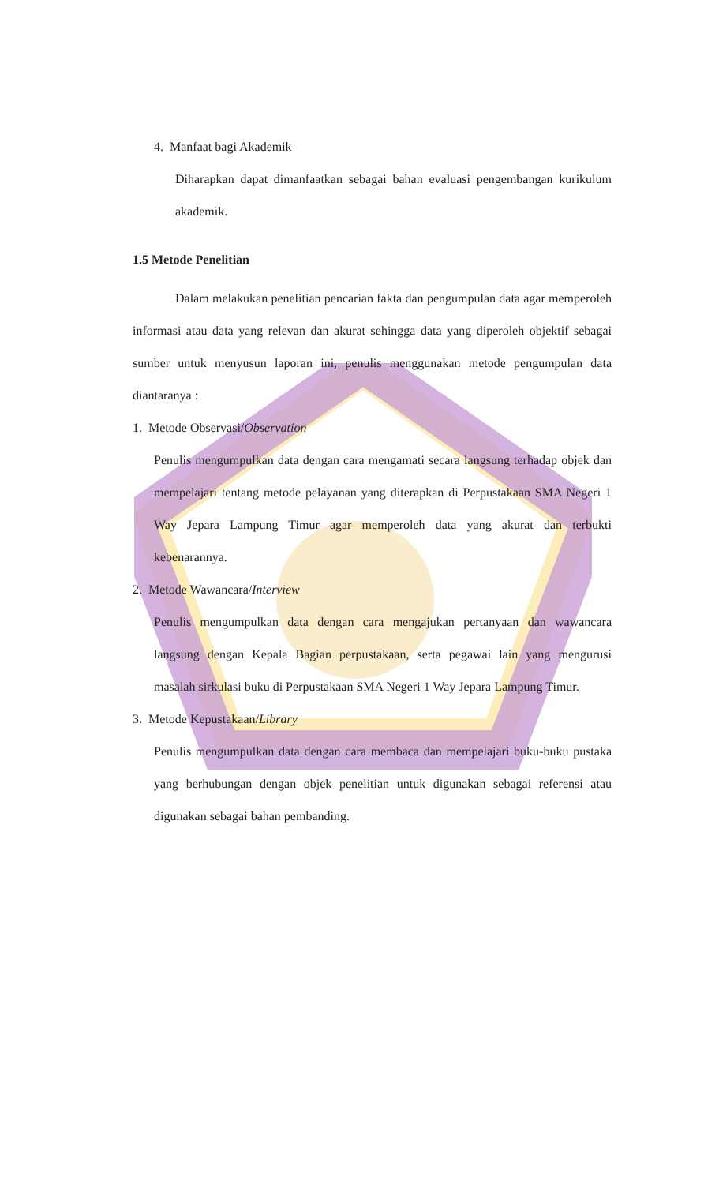4. Manfaat bagi Akademik
Diharapkan dapat dimanfaatkan sebagai bahan evaluasi pengembangan kurikulum akademik.
1.5 Metode Penelitian
Dalam melakukan penelitian pencarian fakta dan pengumpulan data agar memperoleh informasi atau data yang relevan dan akurat sehingga data yang diperoleh objektif sebagai sumber untuk menyusun laporan ini, penulis menggunakan metode pengumpulan data diantaranya :
1. Metode Observasi/Observation
Penulis mengumpulkan data dengan cara mengamati secara langsung terhadap objek dan mempelajari tentang metode pelayanan yang diterapkan di Perpustakaan SMA Negeri 1 Way Jepara Lampung Timur agar memperoleh data yang akurat dan terbukti kebenarannya.
2. Metode Wawancara/Interview
Penulis mengumpulkan data dengan cara mengajukan pertanyaan dan wawancara langsung dengan Kepala Bagian perpustakaan, serta pegawai lain yang mengurusi masalah sirkulasi buku di Perpustakaan SMA Negeri 1 Way Jepara Lampung Timur.
3. Metode Kepustakaan/Library
Penulis mengumpulkan data dengan cara membaca dan mempelajari buku-buku pustaka yang berhubungan dengan objek penelitian untuk digunakan sebagai referensi atau digunakan sebagai bahan pembanding.